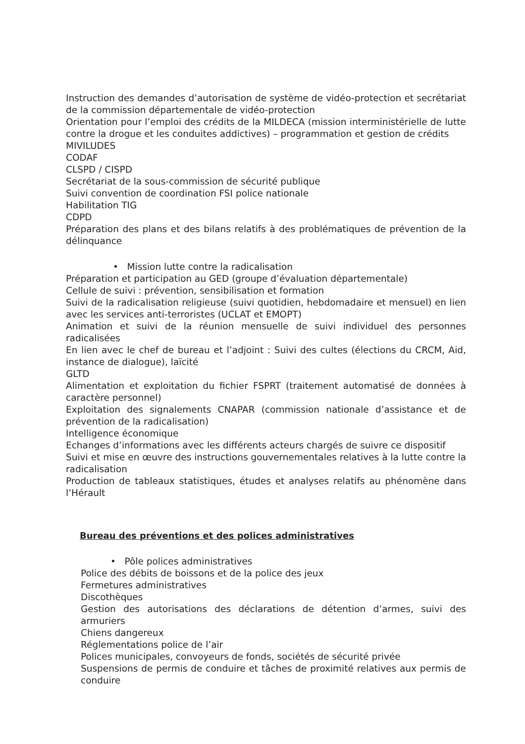Instruction des demandes d’autorisation de système de vidéo-protection et secrétariat de la commission départementale de vidéo-protection
Orientation pour l’emploi des crédits de la MILDECA (mission interministérielle de lutte contre la drogue et les conduites addictives) – programmation et gestion de crédits
MIVILUDES
CODAF
CLSPD / CISPD
Secrétariat de la sous-commission de sécurité publique
Suivi convention de coordination FSI police nationale
Habilitation TIG
CDPD
Préparation des plans et des bilans relatifs à des problématiques de prévention de la délinquance
• Mission lutte contre la radicalisation
Préparation et participation au GED (groupe d’évaluation départementale)
Cellule de suivi : prévention, sensibilisation et formation
Suivi de la radicalisation religieuse (suivi quotidien, hebdomadaire et mensuel) en lien avec les services anti-terroristes (UCLAT et EMOPT)
Animation et suivi de la réunion mensuelle de suivi individuel des personnes radicalisées
En lien avec le chef de bureau et l’adjoint : Suivi des cultes (élections du CRCM, Aid, instance de dialogue), laïcité
GLTD
Alimentation et exploitation du fichier FSPRT (traitement automatisé de données à caractère personnel)
Exploitation des signalements CNAPAR (commission nationale d’assistance et de prévention de la radicalisation)
Intelligence économique
Echanges d’informations avec les différents acteurs chargés de suivre ce dispositif
Suivi et mise en œuvre des instructions gouvernementales relatives à la lutte contre la radicalisation
Production de tableaux statistiques, études et analyses relatifs au phénomène dans l’Hérault
Bureau des préventions et des polices administratives
• Pôle polices administratives
Police des débits de boissons et de la police des jeux
Fermetures administratives
Discothèques
Gestion des autorisations des déclarations de détention d’armes, suivi des armuriers
Chiens dangereux
Réglementations police de l’air
Polices municipales, convoyeurs de fonds, sociétés de sécurité privée
Suspensions de permis de conduire et tâches de proximité relatives aux permis de conduire